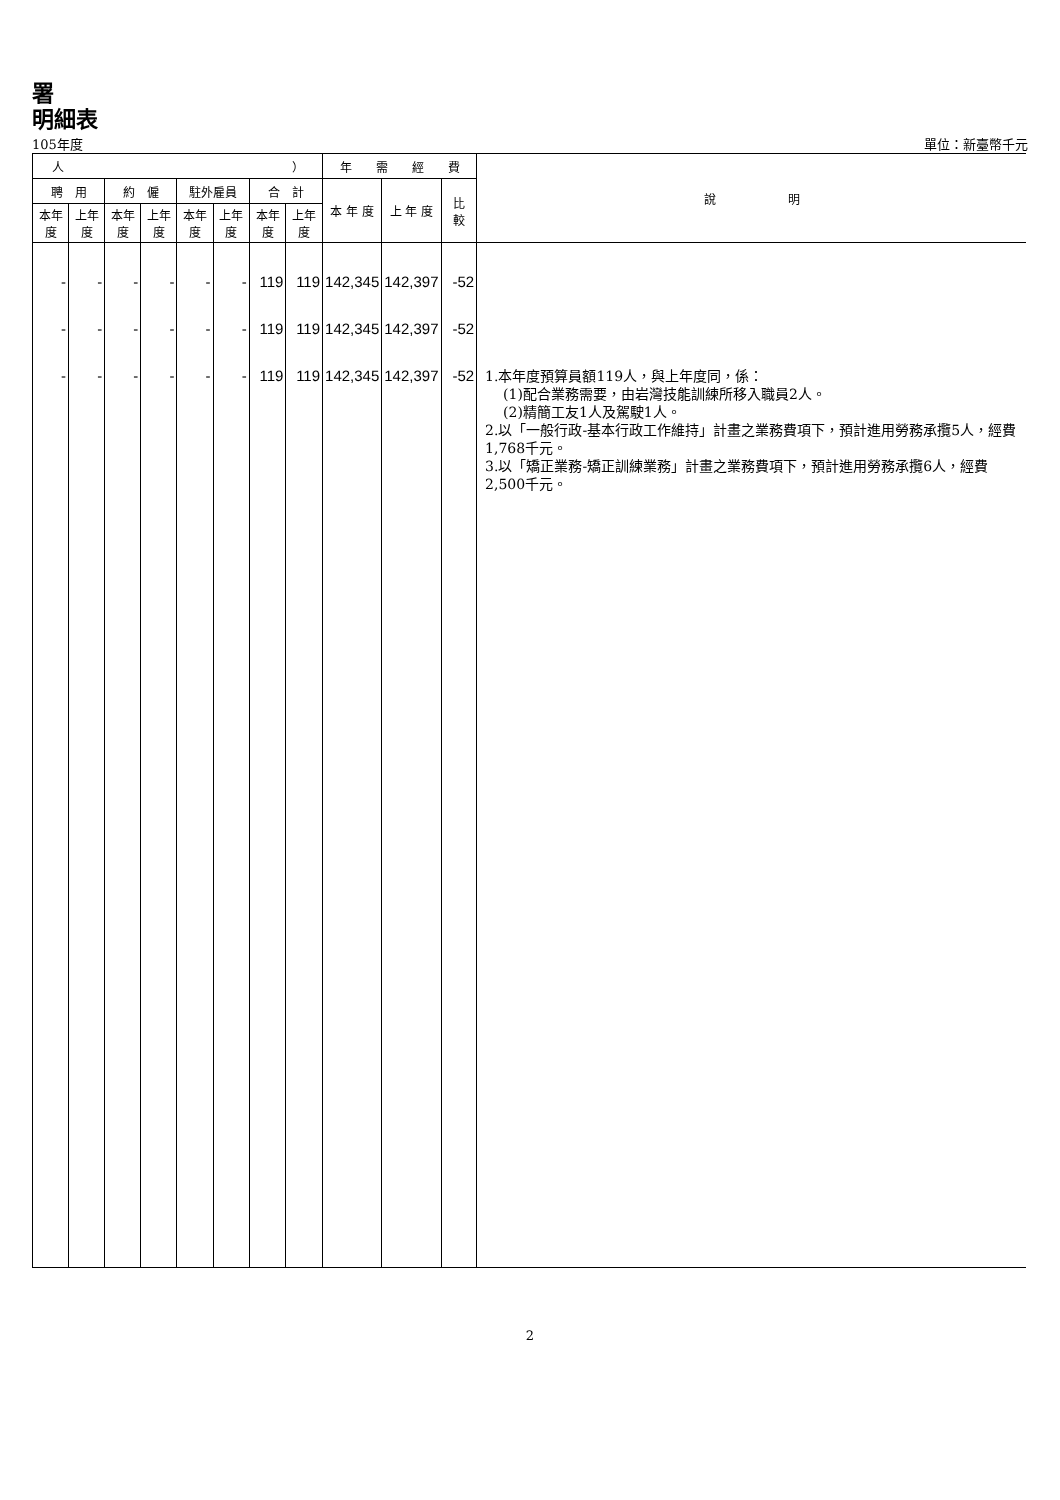署
明細表
105年度 單位：新臺幣千元
| 人 ） | | | | | | | | 年 需 經 費 | | | 說 明 |
| --- | --- | --- | --- | --- | --- | --- | --- | --- | --- | --- | --- |
| 聘 用 | | 約 僱 | | 駐外雇員 | | 合 計 | | 本 年 度 | 上 年 度 | 比 較 | |
| 本年度 | 上年度 | 本年度 | 上年度 | 本年度 | 上年度 | 本年度 | 上年度 | | | | |
| - | - | - | - | - | - | 119 | 119 | 142,345 | 142,397 | -52 | |
| - | - | - | - | - | - | 119 | 119 | 142,345 | 142,397 | -52 | |
| - | - | - | - | - | - | 119 | 119 | 142,345 | 142,397 | -52 | 1.本年度預算員額119人，與上年度同，係： (1)配合業務需要，由岩灣技能訓練所移入職員2人。 (2)精簡工友1人及駕駛1人。 2.以「一般行政-基本行政工作維持」計畫之業務費項下，預計進用勞務承攬5人，經費1,768千元。 3.以「矯正業務-矯正訓練業務」計畫之業務費項下，預計進用勞務承攬6人，經費2,500千元。 |
2